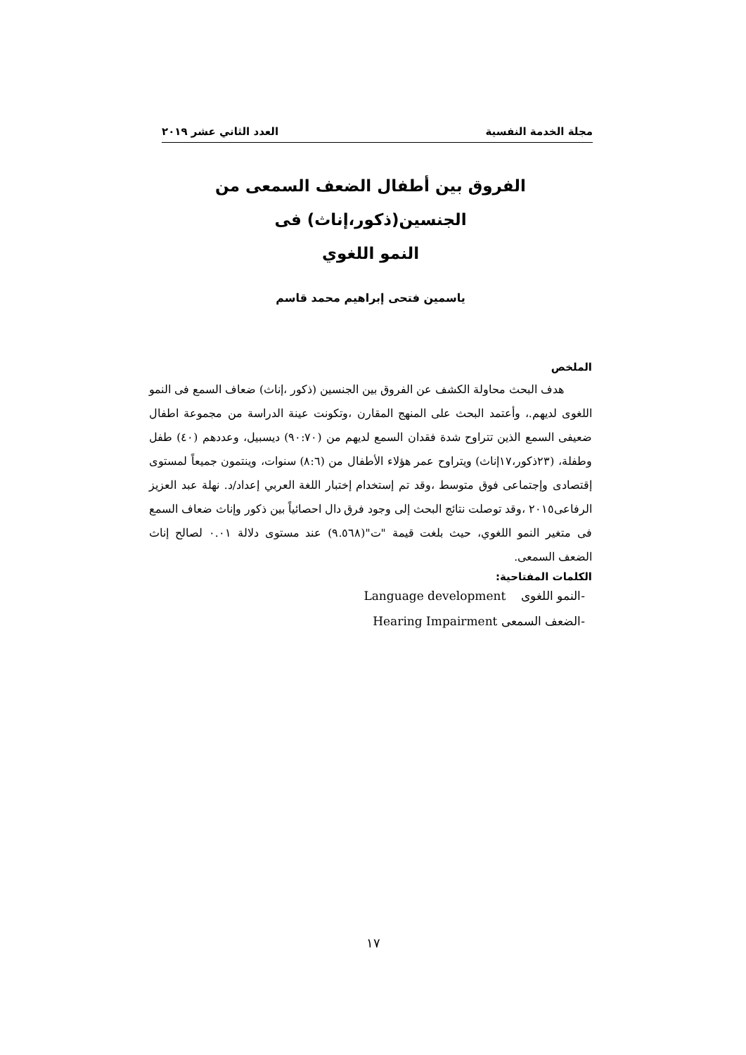مجلة الخدمة النفسية العدد الثاني عشر ٢٠١٩
الفروق بين أطفال الضعف السمعى من الجنسين(ذكور،إناث) فى
النمو اللغوي
ياسمين فتحى إبراهيم محمد قاسم
الملخص
هدف البحث محاولة الكشف عن الفروق بين الجنسين (ذكور ،إناث) ضعاف السمع فى النمو اللغوى لديهم.، وأعتمد البحث على المنهج المقارن ،وتكونت عينة الدراسة من مجموعة اطفال ضعيفى السمع الذين تتراوح شدة فقدان السمع لديهم من (٩٠:٧٠) ديسبيل، وعددهم (٤٠) طفل وطفلة، (٢٣ذكور،١٧إناث) ويتراوح عمر هؤلاء الأطفال من (٨:٦) سنوات، وينتمون جميعاً لمستوى إقتصادى وإجتماعى فوق متوسط ،وقد تم إستخدام إختبار اللغة العربي إعداد/د. نهلة عبد العزيز الرفاعى٢٠١٥ ،وقد توصلت نتائج البحث إلى وجود فرق دال احصائياً بين ذكور وإناث ضعاف السمع فى متغير النمو اللغوي، حيث بلغت قيمة "ت"(٩.٥٦٨) عند مستوى دلالة ٠.٠١ لصالح إناث الضعف السمعى.
الكلمات المفتاحية:
-النمو اللغوى Language development
-الضعف السمعى Hearing Impairment
١٧